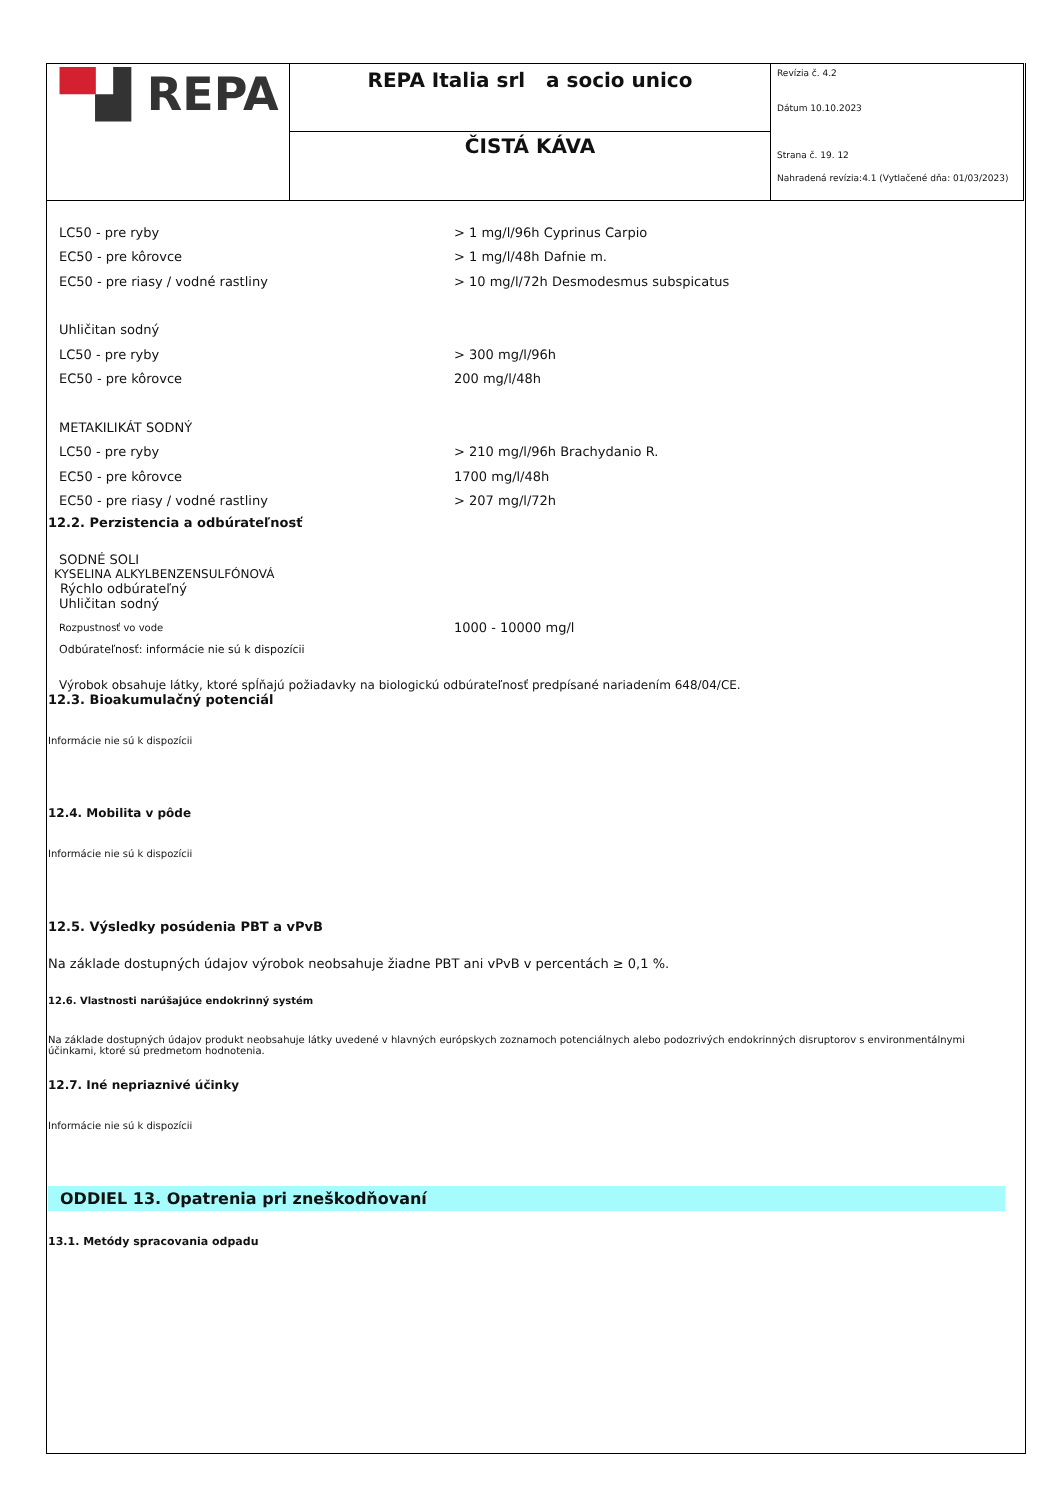| ▀ ▟ REPA | REPA Italia srl a socio unico | Revízia č. 4.2 Dátum 10.10.2023 Strana č. 19. 12 Nahradená revízia:4.1 (Vytlačené dňa: 01/03/2023) |
| | ČISTÁ KÁVA | |
LC50 - pre ryby > 1 mg/l/96h Cyprinus Carpio
EC50 - pre kôrovce > 1 mg/l/48h Dafnie m.
EC50 - pre riasy / vodné rastliny > 10 mg/l/72h Desmodesmus subspicatus
Uhličitan sodný
LC50 - pre ryby > 300 mg/l/96h
EC50 - pre kôrovce 200 mg/l/48h
METAKILIKÁT SODNÝ
LC50 - pre ryby > 210 mg/l/96h Brachydanio R.
EC50 - pre kôrovce 1700 mg/l/48h
EC50 - pre riasy / vodné rastliny > 207 mg/l/72h
12.2. Perzistencia a odbúrateľnosť
SODNÉ SOLI
KYSELINA ALKYLBENZENSULFÓNOVÁ
Rýchlo odbúrateľný
Uhličitan sodný
Rozpustnosť vo vode 1000 - 10000 mg/l
Odbúrateľnosť: informácie nie sú k dispozícii
Výrobok obsahuje látky, ktoré spĺňajú požiadavky na biologickú odbúrateľnosť predpísané nariadením 648/04/CE.
12.3. Bioakumulačný potenciál
Informácie nie sú k dispozícii
12.4. Mobilita v pôde
Informácie nie sú k dispozícii
12.5. Výsledky posúdenia PBT a vPvB
Na základe dostupných údajov výrobok neobsahuje žiadne PBT ani vPvB v percentách ≥ 0,1 %.
12.6. Vlastnosti narúšajúce endokrinný systém
Na základe dostupných údajov produkt neobsahuje látky uvedené v hlavných európskych zoznamoch potenciálnych alebo podozrivých endokrinných disruptorov s environmentálnymi účinkami, ktoré sú predmetom hodnotenia.
12.7. Iné nepriaznivé účinky
Informácie nie sú k dispozícii
ODDIEL 13. Opatrenia pri zneškodňovaní
13.1. Metódy spracovania odpadu